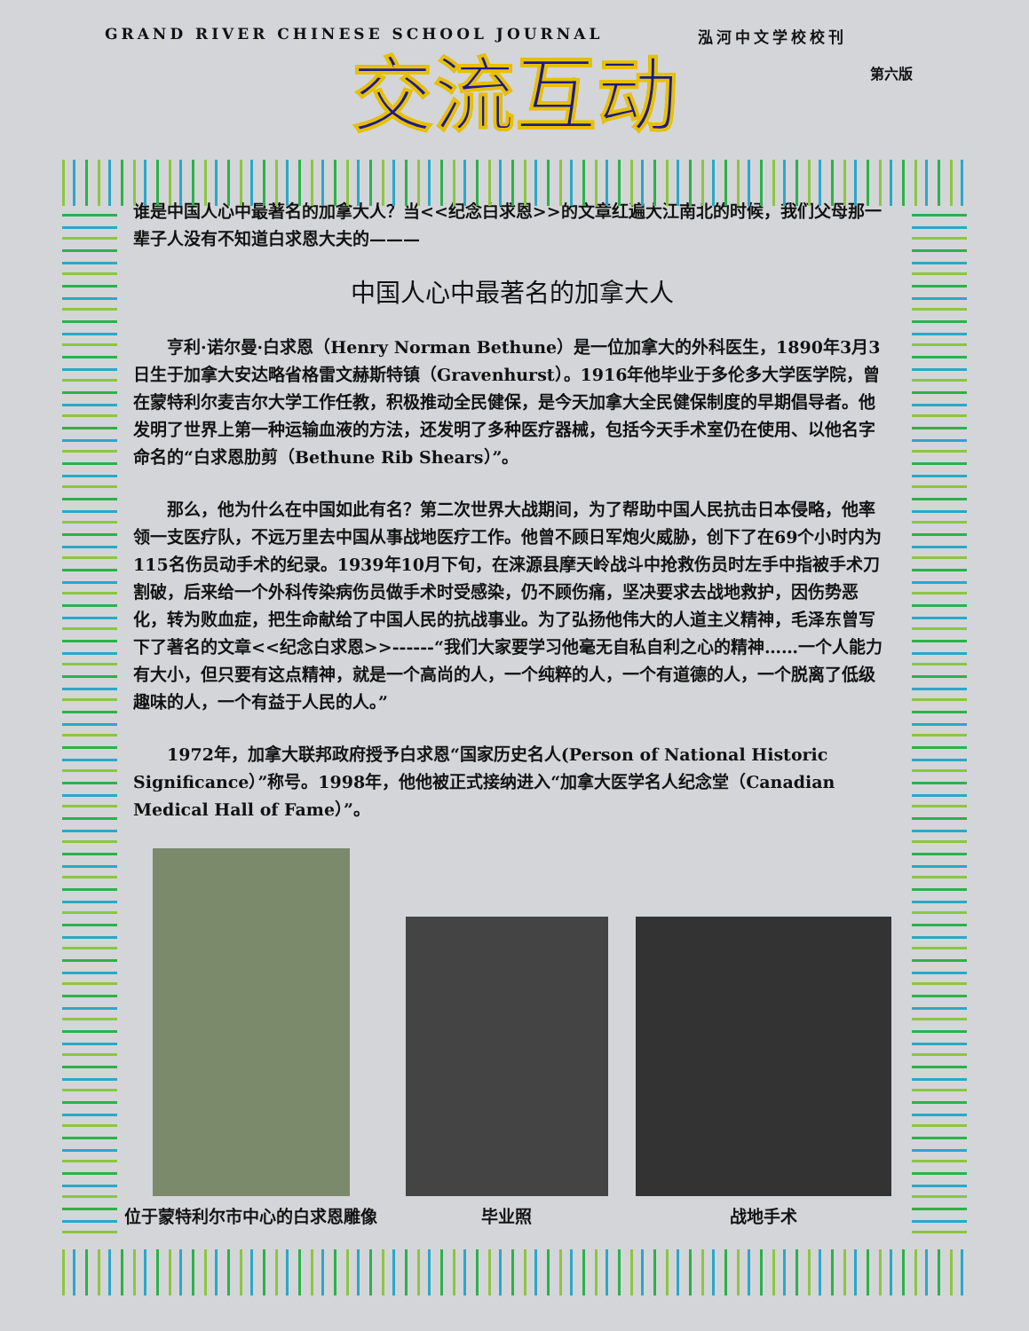GRAND RIVER CHINESE SCHOOL JOURNAL 泓河中文学校校刊
第六版
交流互动
谁是中国人心中最著名的加拿大人？当<<纪念白求恩>>的文章红遍大江南北的时候，我们父母那一辈子人没有不知道白求恩大夫的———
中国人心中最著名的加拿大人
　　亨利·诺尔曼·白求恩（Henry Norman Bethune）是一位加拿大的外科医生，1890年3月3日生于加拿大安达略省格雷文赫斯特镇（Gravenhurst）。1916年他毕业于多伦多大学医学院，曾在蒙特利尔麦吉尔大学工作任教，积极推动全民健保，是今天加拿大全民健保制度的早期倡导者。他发明了世界上第一种运输血液的方法，还发明了多种医疗器械，包括今天手术室仍在使用、以他名字命名的“白求恩肋剪（Bethune Rib Shears）”。
　　那么，他为什么在中国如此有名？第二次世界大战期间，为了帮助中国人民抗击日本侵略，他率领一支医疗队，不远万里去中国从事战地医疗工作。他曾不顾日军炮火威胁，创下了在69个小时内为115名伤员动手术的纪录。1939年10月下旬，在涞源县摩天岭战斗中抢救伤员时左手中指被手术刀割破，后来给一个外科传染病伤员做手术时受感染，仍不顾伤痛，坚决要求去战地救护，因伤势恶化，转为败血症，把生命献给了中国人民的抗战事业。为了弘扬他伟大的人道主义精神，毛泽东曾写下了著名的文章<<纪念白求恩>>------“我们大家要学习他毫无自私自利之心的精神……一个人能力有大小，但只要有这点精神，就是一个高尚的人，一个纯粹的人，一个有道德的人，一个脱离了低级趣味的人，一个有益于人民的人。”
　　1972年，加拿大联邦政府授予白求恩“国家历史名人(Person of National Historic Significance）”称号。1998年，他他被正式接纳进入“加拿大医学名人纪念堂（Canadian Medical Hall of Fame）”。
位于蒙特利尔市中心的白求恩雕像
毕业照
战地手术